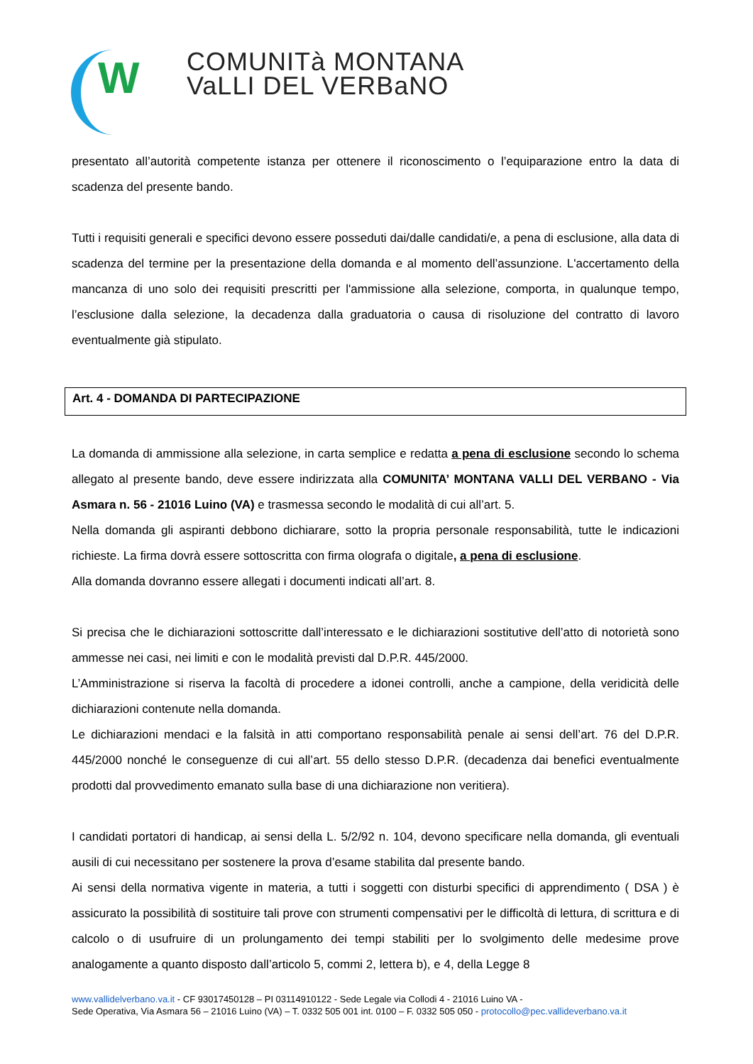W
COMUNITà MONTANA
VaLLI DEL VERBaNO
presentato all’autorità competente istanza per ottenere il riconoscimento o l’equiparazione entro la data di scadenza del presente bando.
Tutti i requisiti generali e specifici devono essere posseduti dai/dalle candidati/e, a pena di esclusione, alla data di scadenza del termine per la presentazione della domanda e al momento dell’assunzione. L'accertamento della mancanza di uno solo dei requisiti prescritti per l'ammissione alla selezione, comporta, in qualunque tempo, l’esclusione dalla selezione, la decadenza dalla graduatoria o causa di risoluzione del contratto di lavoro eventualmente già stipulato.
Art. 4 - DOMANDA DI PARTECIPAZIONE
La domanda di ammissione alla selezione, in carta semplice e redatta a pena di esclusione secondo lo schema allegato al presente bando, deve essere indirizzata alla COMUNITA’ MONTANA VALLI DEL VERBANO - Via Asmara n. 56 - 21016 Luino (VA) e trasmessa secondo le modalità di cui all’art. 5.
Nella domanda gli aspiranti debbono dichiarare, sotto la propria personale responsabilità, tutte le indicazioni richieste. La firma dovrà essere sottoscritta con firma olografa o digitale, a pena di esclusione.
Alla domanda dovranno essere allegati i documenti indicati all’art. 8.
Si precisa che le dichiarazioni sottoscritte dall’interessato e le dichiarazioni sostitutive dell’atto di notorietà sono ammesse nei casi, nei limiti e con le modalità previsti dal D.P.R. 445/2000.
L’Amministrazione si riserva la facoltà di procedere a idonei controlli, anche a campione, della veridicità delle dichiarazioni contenute nella domanda.
Le dichiarazioni mendaci e la falsità in atti comportano responsabilità penale ai sensi dell’art. 76 del D.P.R. 445/2000 nonché le conseguenze di cui all’art. 55 dello stesso D.P.R. (decadenza dai benefici eventualmente prodotti dal provvedimento emanato sulla base di una dichiarazione non veritiera).
I candidati portatori di handicap, ai sensi della L. 5/2/92 n. 104, devono specificare nella domanda, gli eventuali ausili di cui necessitano per sostenere la prova d’esame stabilita dal presente bando.
Ai sensi della normativa vigente in materia, a tutti i soggetti con disturbi specifici di apprendimento ( DSA ) è assicurato la possibilità di sostituire tali prove con strumenti compensativi per le difficoltà di lettura, di scrittura e di calcolo o di usufruire di un prolungamento dei tempi stabiliti per lo svolgimento delle medesime prove analogamente a quanto disposto dall’articolo 5, commi 2, lettera b), e 4, della Legge 8
www.vallidelverbano.va.it - CF 93017450128 – PI 03114910122 - Sede Legale via Collodi 4 - 21016 Luino VA -
Sede Operativa, Via Asmara 56 – 21016 Luino (VA) – T. 0332 505 001 int. 0100 – F. 0332 505 050 - protocollo@pec.vallideverbano.va.it